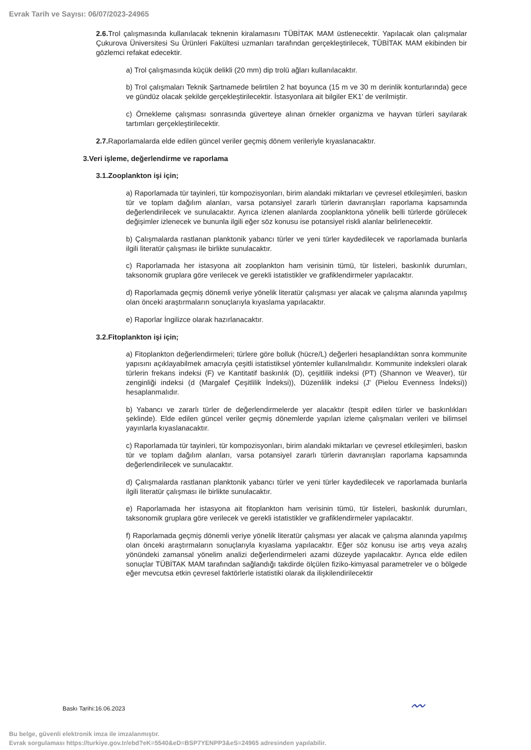Evrak Tarih ve Sayısı: 06/07/2023-24965
2.6. Trol çalışmasında kullanılacak teknenin kiralamasını TÜBİTAK MAM üstlenecektir. Yapılacak olan çalışmalar Çukurova Üniversitesi Su Ürünleri Fakültesi uzmanları tarafından gerçekleştirilecek, TÜBİTAK MAM ekibinden bir gözlemci refakat edecektir.
a) Trol çalışmasında küçük delikli (20 mm) dip trolü ağları kullanılacaktır.
b) Trol çalışmaları Teknik Şartnamede belirtilen 2 hat boyunca (15 m ve 30 m derinlik konturlarında) gece ve gündüz olacak şekilde gerçekleştirilecektir. İstasyonlara ait bilgiler EK1' de verilmiştir.
c) Örnekleme çalışması sonrasında güverteye alınan örnekler organizma ve hayvan türleri sayılarak tartımları gerçekleştirilecektir.
2.7. Raporlamalarda elde edilen güncel veriler geçmiş dönem verileriyle kıyaslanacaktır.
3.Veri işleme, değerlendirme ve raporlama
3.1.Zooplankton işi için;
a) Raporlamada tür tayinleri, tür kompozisyonları, birim alandaki miktarları ve çevresel etkileşimleri, baskın tür ve toplam dağılım alanları, varsa potansiyel zararlı türlerin davranışları raporlama kapsamında değerlendirilecek ve sunulacaktır. Ayrıca izlenen alanlarda zooplanktona yönelik belli türlerde görülecek değişimler izlenecek ve bununla ilgili eğer söz konusu ise potansiyel riskli alanlar belirlenecektir.
b) Çalışmalarda rastlanan planktonik yabancı türler ve yeni türler kaydedilecek ve raporlamada bunlarla ilgili literatür çalışması ile birlikte sunulacaktır.
c) Raporlamada her istasyona ait zooplankton ham verisinin tümü, tür listeleri, baskınlık durumları, taksonomik gruplara göre verilecek ve gerekli istatistikler ve grafiklendirmeler yapılacaktır.
d) Raporlamada geçmiş dönemli veriye yönelik literatür çalışması yer alacak ve çalışma alanında yapılmış olan önceki araştırmaların sonuçlarıyla kıyaslama yapılacaktır.
e) Raporlar İngilizce olarak hazırlanacaktır.
3.2.Fitoplankton işi için;
a) Fitoplankton değerlendirmeleri; türlere göre bolluk (hücre/L) değerleri hesaplandıktan sonra kommunite yapısını açıklayabilmek amacıyla çeşitli istatistiksel yöntemler kullanılmalıdır. Kommunite indeksleri olarak türlerin frekans indeksi (F) ve Kantitatif baskınlık (D), çeşitlilik indeksi (PT) (Shannon ve Weaver), tür zenginliği indeksi (d (Margalef Çeşitlilik İndeksi)), Düzenlilik indeksi (J' (Pielou Evenness İndeksi)) hesaplanmalıdır.
b) Yabancı ve zararlı türler de değerlendirmelerde yer alacaktır (tespit edilen türler ve baskınlıkları şeklinde). Elde edilen güncel veriler geçmiş dönemlerde yapılan izleme çalışmaları verileri ve bilimsel yayınlarla kıyaslanacaktır.
c) Raporlamada tür tayinleri, tür kompozisyonları, birim alandaki miktarları ve çevresel etkileşimleri, baskın tür ve toplam dağılım alanları, varsa potansiyel zararlı türlerin davranışları raporlama kapsamında değerlendirilecek ve sunulacaktır.
d) Çalışmalarda rastlanan planktonik yabancı türler ve yeni türler kaydedilecek ve raporlamada bunlarla ilgili literatür çalışması ile birlikte sunulacaktır.
e) Raporlamada her istasyona ait fitoplankton ham verisinin tümü, tür listeleri, baskınlık durumları, taksonomik gruplara göre verilecek ve gerekli istatistikler ve grafiklendirmeler yapılacaktır.
f) Raporlamada geçmiş dönemli veriye yönelik literatür çalışması yer alacak ve çalışma alanında yapılmış olan önceki araştırmaların sonuçlarıyla kıyaslama yapılacaktır. Eğer söz konusu ise artış veya azalış yönündeki zamansal yönelim analizi değerlendirmeleri azami düzeyde yapılacaktır. Ayrıca elde edilen sonuçlar TÜBİTAK MAM tarafından sağlandığı takdirde ölçülen fiziko-kimyasal parametreler ve o bölgede eğer mevcutsa etkin çevresel faktörlerle istatistiki olarak da ilişkilendirilecektir
Baskı Tarihi:16.06.2023 〰
Bu belge, güvenli elektronik imza ile imzalanmıştır.
Evrak sorgulaması https://turkiye.gov.tr/ebd?eK=5540&eD=BSP7YENPP3&eS=24965 adresinden yapılabilir.